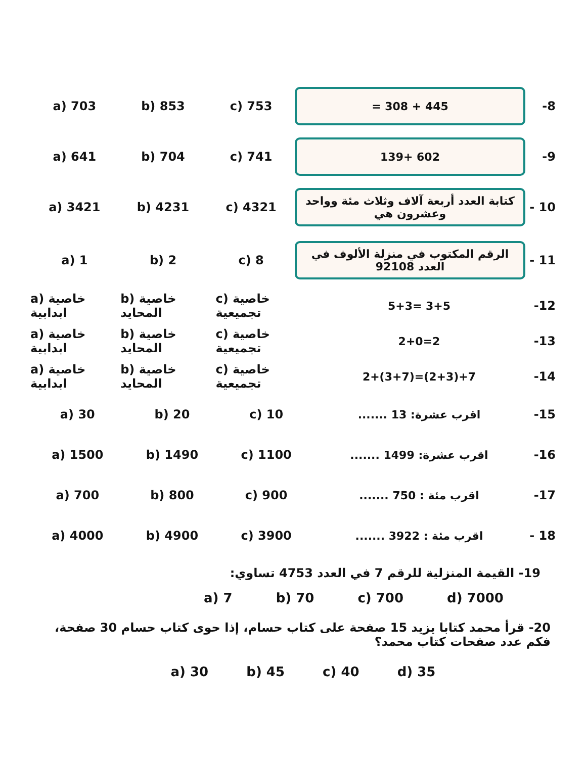a) 703 b) 853 c) 753
445 + 308 =
-8
a) 641 b) 704 c) 741
139+ 602
-9
a) 3421 b) 4231 c) 4321
كتابة العدد أربعة آلاف وثلاث مئة وواحد وعشرون هي
- 10
a) 1 b) 2 c) 8
الرقم المكتوب في منزلة الألوف في العدد 92108
- 11
a) خاصية ابدابية b) خاصية المحايد c) خاصية تجميعية
5+3= 3+5 -12
a) خاصية ابدابية b) خاصية المحايد c) خاصية تجميعية
2+0=2 -13
a) خاصية ابدابية b) خاصية المحايد c) خاصية تجميعية
2+(3+7)=(2+3)+7 -14
a) 30 b) 20 c) 10 اقرب عشرة: 13 ....... -15
a) 1500 b) 1490 c) 1100 اقرب عشرة: 1499 ....... -16
a) 700 b) 800 c) 900 اقرب مئة : 750 ....... -17
a) 4000 b) 4900 c) 3900 اقرب مئة : 3922 ....... - 18
19- القيمة المنزلية للرقم 7 في العدد 4753 تساوي:
a) 7 b) 70 c) 700 d) 7000
20- قرأ محمد كتابا يزيد 15 صفحة على كتاب حسام، إذا حوى كتاب حسام 30 صفحة، فكم عدد صفحات كتاب محمد؟
a) 30 b) 45 c) 40 d) 35